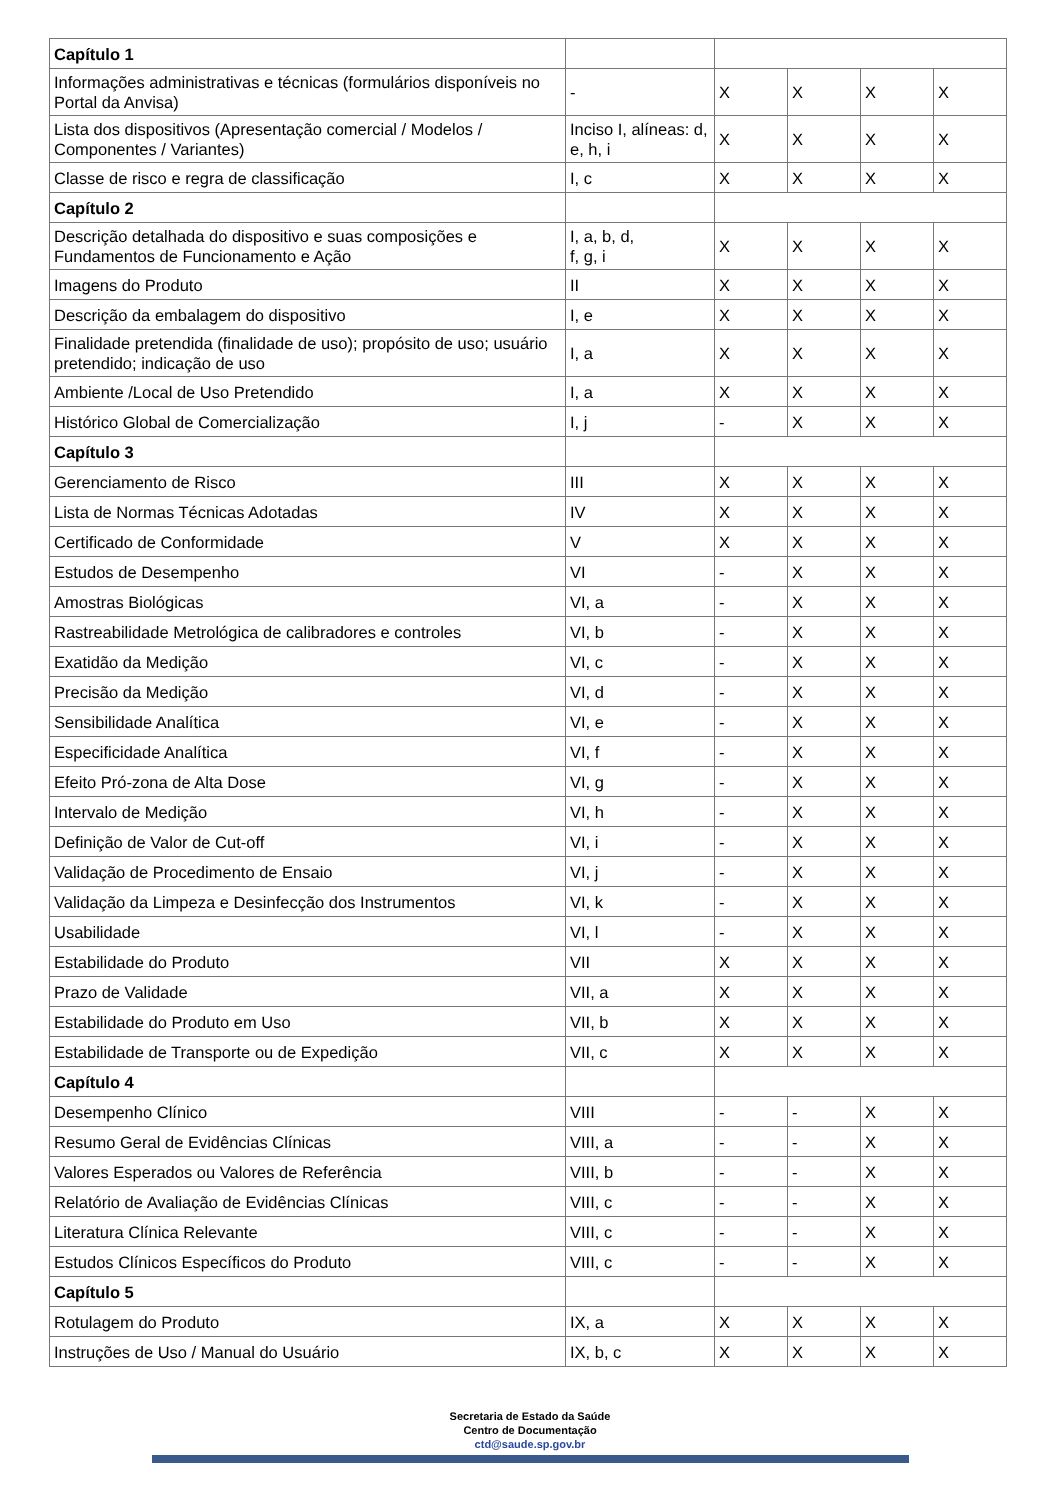| Capítulo 1 | | | | | |
| Informações administrativas e técnicas (formulários disponíveis no Portal da Anvisa) | - | X | X | X | X |
| Lista dos dispositivos (Apresentação comercial / Modelos / Componentes / Variantes) | Inciso I, alíneas: d, e, h, i | X | X | X | X |
| Classe de risco e regra de classificação | I, c | X | X | X | X |
| Capítulo 2 | | | | | |
| Descrição detalhada do dispositivo e suas composições e Fundamentos de Funcionamento e Ação | I, a, b, d, f, g, i | X | X | X | X |
| Imagens do Produto | II | X | X | X | X |
| Descrição da embalagem do dispositivo | I, e | X | X | X | X |
| Finalidade pretendida (finalidade de uso); propósito de uso; usuário pretendido; indicação de uso | I, a | X | X | X | X |
| Ambiente /Local de Uso Pretendido | I, a | X | X | X | X |
| Histórico Global de Comercialização | I, j | - | X | X | X |
| Capítulo 3 | | | | | |
| Gerenciamento de Risco | III | X | X | X | X |
| Lista de Normas Técnicas Adotadas | IV | X | X | X | X |
| Certificado de Conformidade | V | X | X | X | X |
| Estudos de Desempenho | VI | - | X | X | X |
| Amostras Biológicas | VI, a | - | X | X | X |
| Rastreabilidade Metrológica de calibradores e controles | VI, b | - | X | X | X |
| Exatidão da Medição | VI, c | - | X | X | X |
| Precisão da Medição | VI, d | - | X | X | X |
| Sensibilidade Analítica | VI, e | - | X | X | X |
| Especificidade Analítica | VI, f | - | X | X | X |
| Efeito Pró-zona de Alta Dose | VI, g | - | X | X | X |
| Intervalo de Medição | VI, h | - | X | X | X |
| Definição de Valor de Cut-off | VI, i | - | X | X | X |
| Validação de Procedimento de Ensaio | VI, j | - | X | X | X |
| Validação da Limpeza e Desinfecção dos Instrumentos | VI, k | - | X | X | X |
| Usabilidade | VI, l | - | X | X | X |
| Estabilidade do Produto | VII | X | X | X | X |
| Prazo de Validade | VII, a | X | X | X | X |
| Estabilidade do Produto em Uso | VII, b | X | X | X | X |
| Estabilidade de Transporte ou de Expedição | VII, c | X | X | X | X |
| Capítulo 4 | | | | | |
| Desempenho Clínico | VIII | - | - | X | X |
| Resumo Geral de Evidências Clínicas | VIII, a | - | - | X | X |
| Valores Esperados ou Valores de Referência | VIII, b | - | - | X | X |
| Relatório de Avaliação de Evidências Clínicas | VIII, c | - | - | X | X |
| Literatura Clínica Relevante | VIII, c | - | - | X | X |
| Estudos Clínicos Específicos do Produto | VIII, c | - | - | X | X |
| Capítulo 5 | | | | | |
| Rotulagem do Produto | IX, a | X | X | X | X |
| Instruções de Uso / Manual do Usuário | IX, b, c | X | X | X | X |
Secretaria de Estado da Saúde
Centro de Documentação
ctd@saude.sp.gov.br